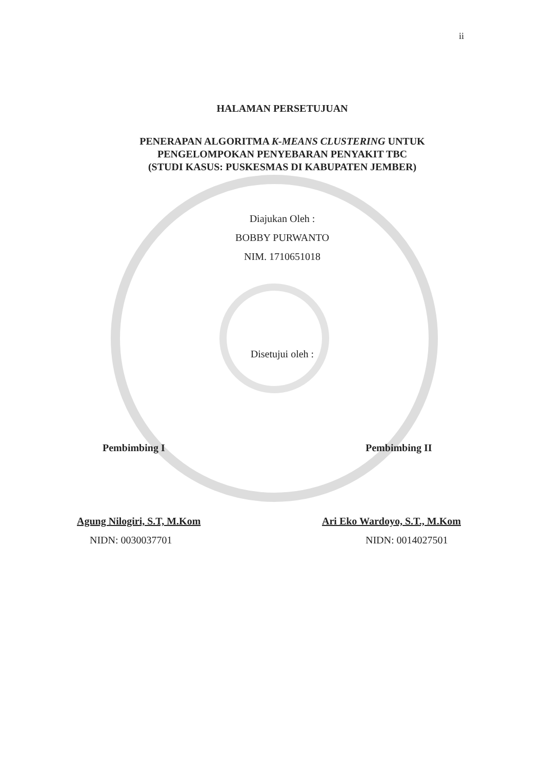ii
HALAMAN PERSETUJUAN
PENERAPAN ALGORITMA K-MEANS CLUSTERING UNTUK
PENGELOMPOKAN PENYEBARAN PENYAKIT TBC
(STUDI KASUS: PUSKESMAS DI KABUPATEN JEMBER)
Diajukan Oleh :
BOBBY PURWANTO
NIM. 1710651018
Disetujui oleh :
Pembimbing I
Agung Nilogiri, S.T, M.Kom
NIDN: 0030037701
Pembimbing II
Ari Eko Wardoyo, S.T., M.Kom
NIDN: 0014027501